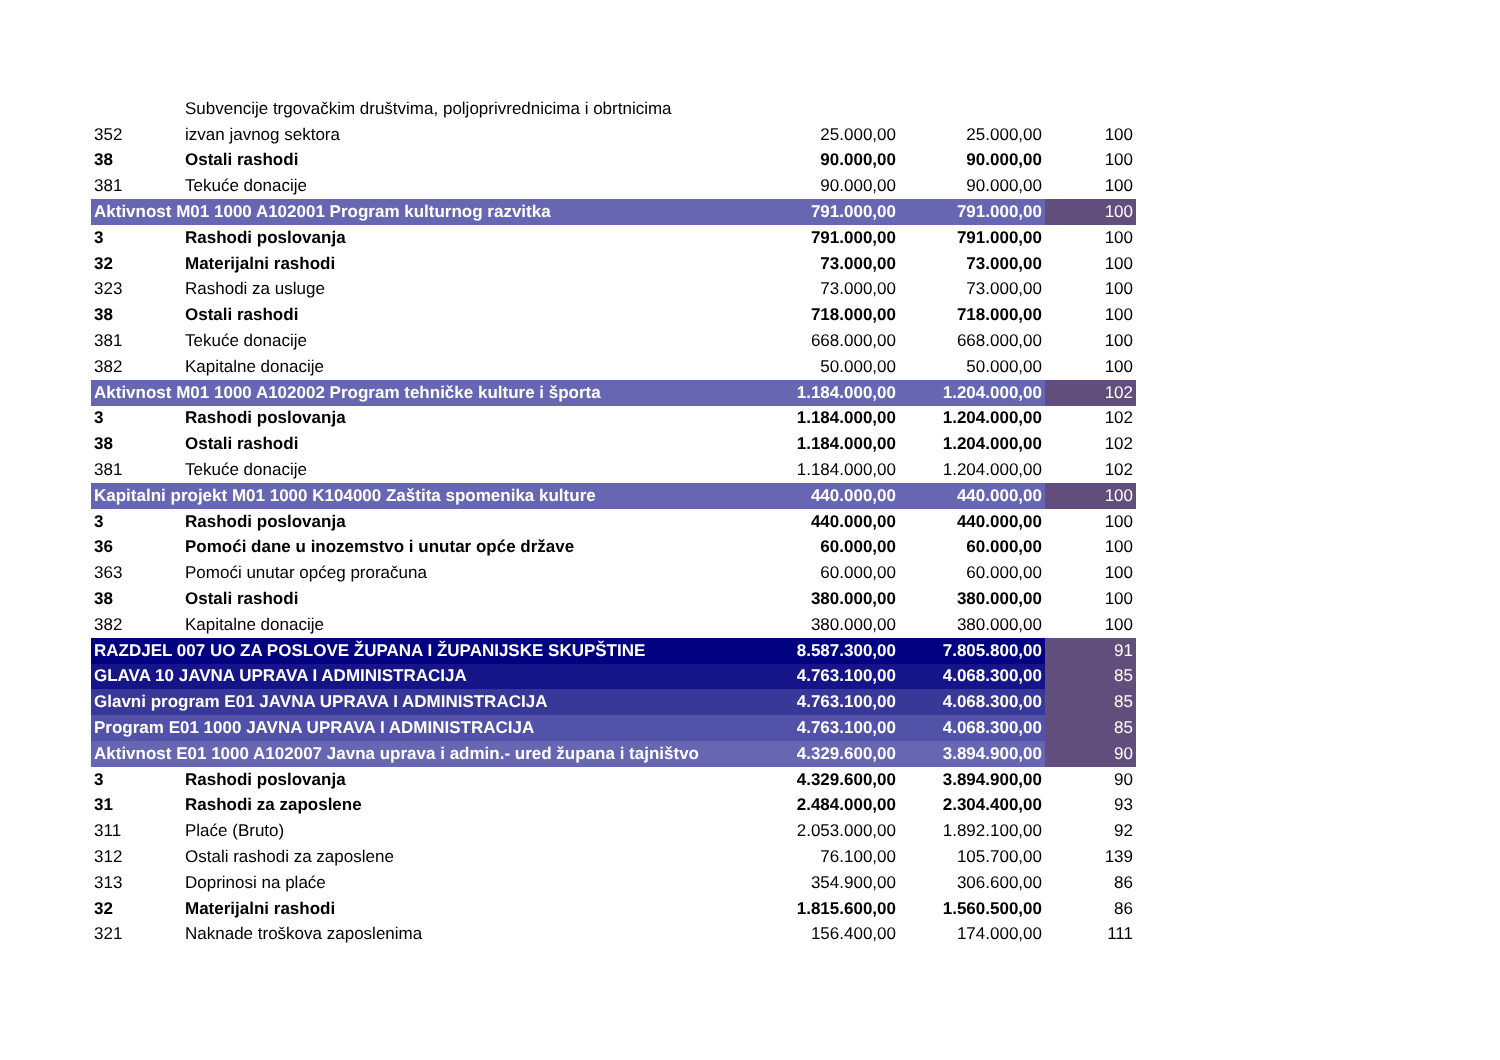| | Subvencije trgovačkim društvima, poljoprivrednicima i obrtnicima | | | |
| 352 | izvan javnog sektora | 25.000,00 | 25.000,00 | 100 |
| 38 | Ostali rashodi | 90.000,00 | 90.000,00 | 100 |
| 381 | Tekuće donacije | 90.000,00 | 90.000,00 | 100 |
| Aktivnost M01 1000 A102001 Program kulturnog razvitka | | 791.000,00 | 791.000,00 | 100 |
| 3 | Rashodi poslovanja | 791.000,00 | 791.000,00 | 100 |
| 32 | Materijalni rashodi | 73.000,00 | 73.000,00 | 100 |
| 323 | Rashodi za usluge | 73.000,00 | 73.000,00 | 100 |
| 38 | Ostali rashodi | 718.000,00 | 718.000,00 | 100 |
| 381 | Tekuće donacije | 668.000,00 | 668.000,00 | 100 |
| 382 | Kapitalne donacije | 50.000,00 | 50.000,00 | 100 |
| Aktivnost M01 1000 A102002 Program tehničke kulture i športa | | 1.184.000,00 | 1.204.000,00 | 102 |
| 3 | Rashodi poslovanja | 1.184.000,00 | 1.204.000,00 | 102 |
| 38 | Ostali rashodi | 1.184.000,00 | 1.204.000,00 | 102 |
| 381 | Tekuće donacije | 1.184.000,00 | 1.204.000,00 | 102 |
| Kapitalni projekt M01 1000 K104000 Zaštita spomenika kulture | | 440.000,00 | 440.000,00 | 100 |
| 3 | Rashodi poslovanja | 440.000,00 | 440.000,00 | 100 |
| 36 | Pomoći dane u inozemstvo i unutar opće države | 60.000,00 | 60.000,00 | 100 |
| 363 | Pomoći unutar općeg proračuna | 60.000,00 | 60.000,00 | 100 |
| 38 | Ostali rashodi | 380.000,00 | 380.000,00 | 100 |
| 382 | Kapitalne donacije | 380.000,00 | 380.000,00 | 100 |
| RAZDJEL 007 UO ZA POSLOVE ŽUPANA I ŽUPANIJSKE SKUPŠTINE | | 8.587.300,00 | 7.805.800,00 | 91 |
| GLAVA 10 JAVNA UPRAVA I ADMINISTRACIJA | | 4.763.100,00 | 4.068.300,00 | 85 |
| Glavni program E01 JAVNA UPRAVA I ADMINISTRACIJA | | 4.763.100,00 | 4.068.300,00 | 85 |
| Program E01 1000 JAVNA UPRAVA I ADMINISTRACIJA | | 4.763.100,00 | 4.068.300,00 | 85 |
| Aktivnost E01 1000 A102007 Javna uprava i admin.- ured župana i tajništvo | | 4.329.600,00 | 3.894.900,00 | 90 |
| 3 | Rashodi poslovanja | 4.329.600,00 | 3.894.900,00 | 90 |
| 31 | Rashodi za zaposlene | 2.484.000,00 | 2.304.400,00 | 93 |
| 311 | Plaće (Bruto) | 2.053.000,00 | 1.892.100,00 | 92 |
| 312 | Ostali rashodi za zaposlene | 76.100,00 | 105.700,00 | 139 |
| 313 | Doprinosi na plaće | 354.900,00 | 306.600,00 | 86 |
| 32 | Materijalni rashodi | 1.815.600,00 | 1.560.500,00 | 86 |
| 321 | Naknade troškova zaposlenima | 156.400,00 | 174.000,00 | 111 |